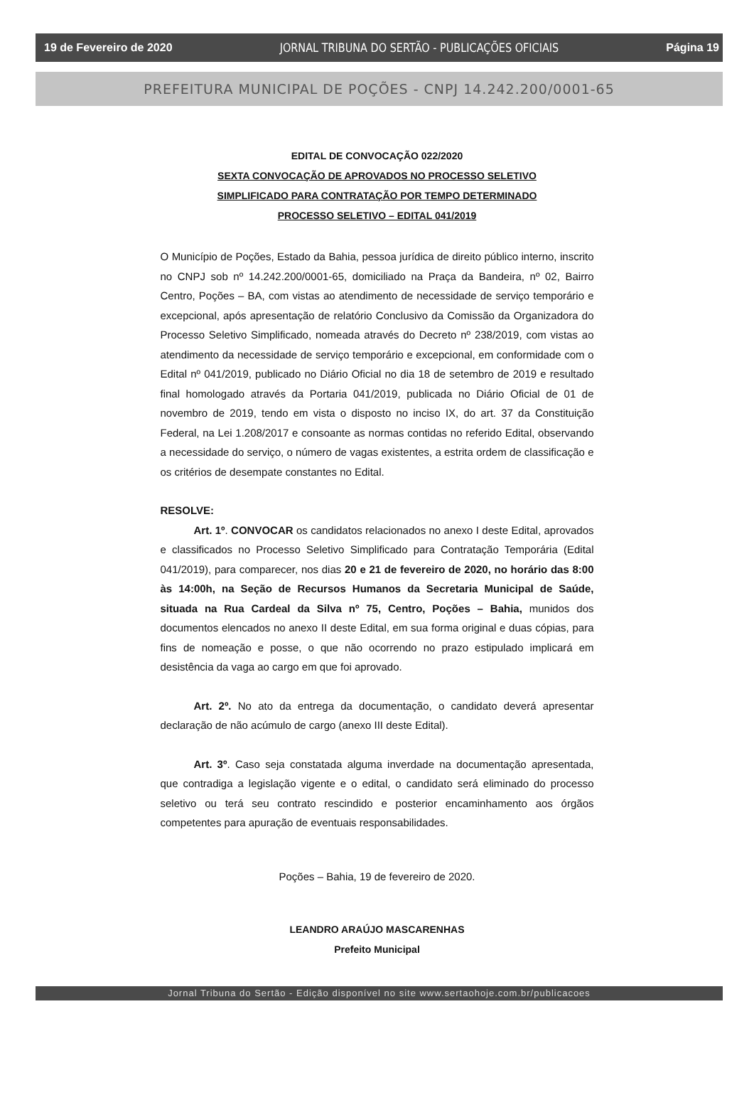19 de Fevereiro de 2020 JORNAL TRIBUNA DO SERTÃO - PUBLICAÇÕES OFICIAIS Página 19
PREFEITURA MUNICIPAL DE POÇÕES - CNPJ 14.242.200/0001-65
EDITAL DE CONVOCAÇÃO 022/2020
SEXTA CONVOCAÇÃO DE APROVADOS NO PROCESSO SELETIVO
SIMPLIFICADO PARA CONTRATAÇÃO POR TEMPO DETERMINADO
PROCESSO SELETIVO – EDITAL 041/2019
O Município de Poções, Estado da Bahia, pessoa jurídica de direito público interno, inscrito no CNPJ sob nº 14.242.200/0001-65, domiciliado na Praça da Bandeira, nº 02, Bairro Centro, Poções – BA, com vistas ao atendimento de necessidade de serviço temporário e excepcional, após apresentação de relatório Conclusivo da Comissão da Organizadora do Processo Seletivo Simplificado, nomeada através do Decreto nº 238/2019, com vistas ao atendimento da necessidade de serviço temporário e excepcional, em conformidade com o Edital nº 041/2019, publicado no Diário Oficial no dia 18 de setembro de 2019 e resultado final homologado através da Portaria 041/2019, publicada no Diário Oficial de 01 de novembro de 2019, tendo em vista o disposto no inciso IX, do art. 37 da Constituição Federal, na Lei 1.208/2017 e consoante as normas contidas no referido Edital, observando a necessidade do serviço, o número de vagas existentes, a estrita ordem de classificação e os critérios de desempate constantes no Edital.
RESOLVE:
Art. 1º. CONVOCAR os candidatos relacionados no anexo I deste Edital, aprovados e classificados no Processo Seletivo Simplificado para Contratação Temporária (Edital 041/2019), para comparecer, nos dias 20 e 21 de fevereiro de 2020, no horário das 8:00 às 14:00h, na Seção de Recursos Humanos da Secretaria Municipal de Saúde, situada na Rua Cardeal da Silva nº 75, Centro, Poções – Bahia, munidos dos documentos elencados no anexo II deste Edital, em sua forma original e duas cópias, para fins de nomeação e posse, o que não ocorrendo no prazo estipulado implicará em desistência da vaga ao cargo em que foi aprovado.
Art. 2º. No ato da entrega da documentação, o candidato deverá apresentar declaração de não acúmulo de cargo (anexo III deste Edital).
Art. 3º. Caso seja constatada alguma inverdade na documentação apresentada, que contradiga a legislação vigente e o edital, o candidato será eliminado do processo seletivo ou terá seu contrato rescindido e posterior encaminhamento aos órgãos competentes para apuração de eventuais responsabilidades.
Poções – Bahia, 19 de fevereiro de 2020.
LEANDRO ARAÚJO MASCARENHAS
Prefeito Municipal
Jornal Tribuna do Sertão - Edição disponível no site www.sertaohoje.com.br/publicacoes